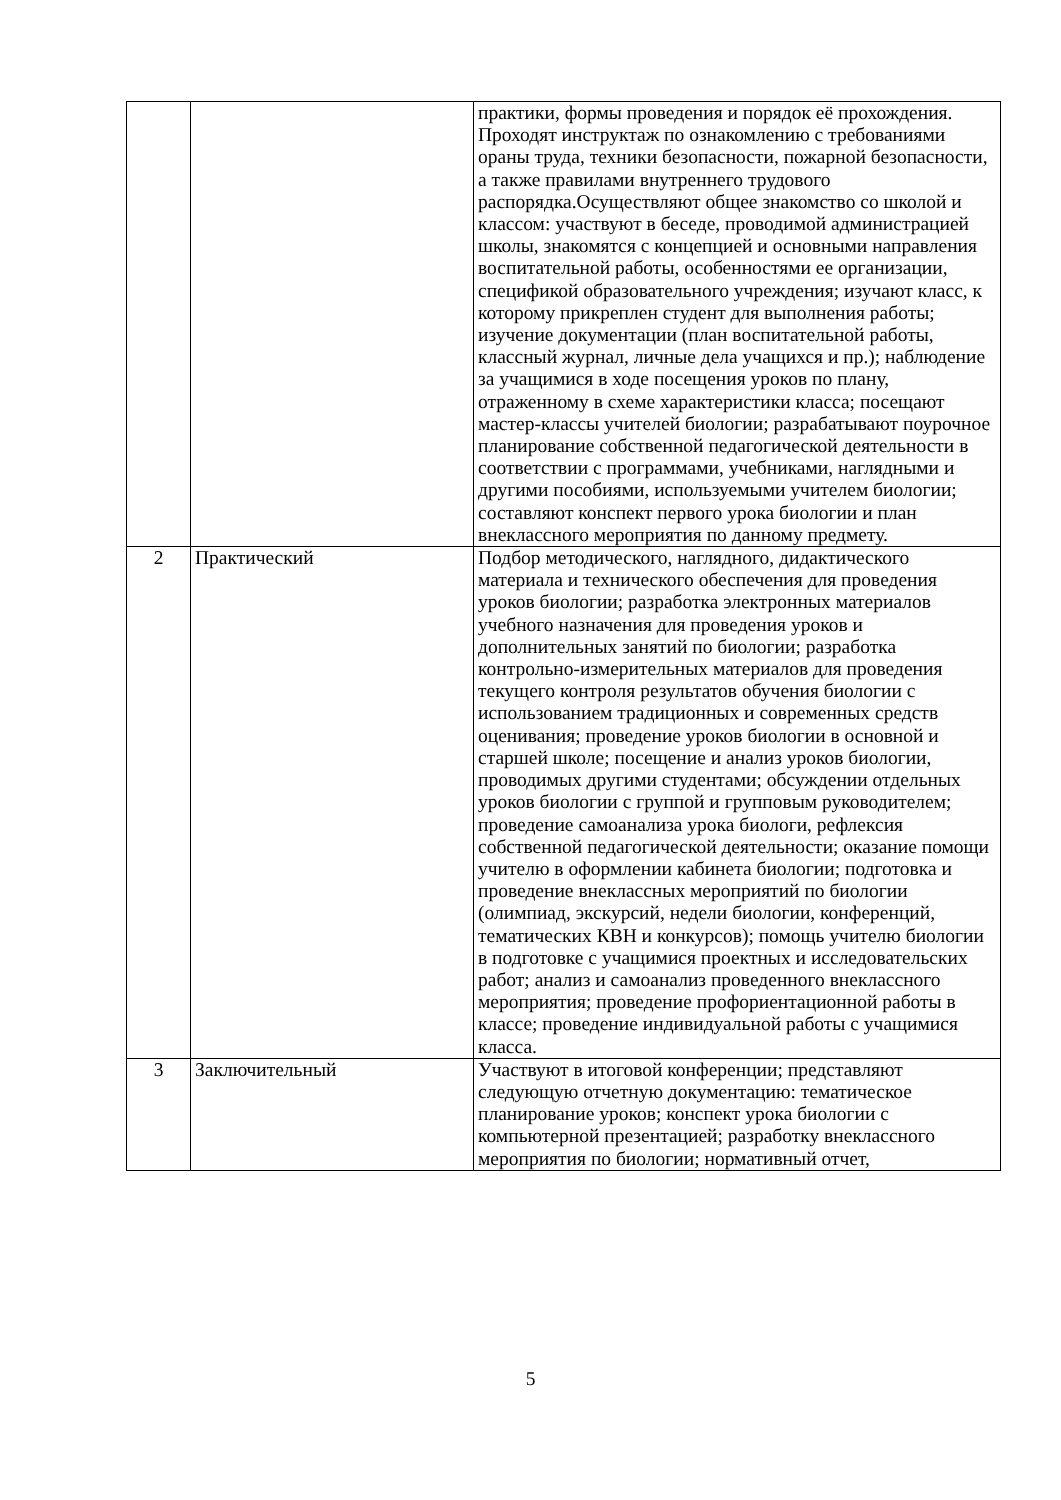| | | практики, формы проведения и порядок её прохождения. Проходят инструктаж по ознакомлению с требованиями ораны труда, техники безопасности, пожарной безопасности, а также правилами внутреннего трудового распорядка.Осуществляют общее знакомство со школой и классом: участвуют в беседе, проводимой администрацией школы, знакомятся с концепцией и основными направления воспитательной работы, особенностями ее организации, спецификой образовательного учреждения; изучают класс, к которому прикреплен студент для выполнения работы; изучение документации (план воспитательной работы, классный журнал, личные дела учащихся и пр.); наблюдение за учащимися в ходе посещения уроков по плану, отраженному в схеме характеристики класса; посещают мастер-классы учителей биологии; разрабатывают поурочное планирование собственной педагогической деятельности в соответствии с программами, учебниками, наглядными и другими пособиями, используемыми учителем биологии; составляют конспект первого урока биологии и план внеклассного мероприятия по данному предмету. |
| 2 | Практический | Подбор методического, наглядного, дидактического материала и технического обеспечения для проведения уроков биологии; разработка электронных материалов учебного назначения для проведения уроков и дополнительных занятий по биологии; разработка контрольно-измерительных материалов для проведения текущего контроля результатов обучения биологии с использованием традиционных и современных средств оценивания; проведение уроков биологии в основной и старшей школе; посещение и анализ уроков биологии, проводимых другими студентами; обсуждении отдельных уроков биологии с группой и групповым руководителем; проведение самоанализа урока биологи, рефлексия собственной педагогической деятельности; оказание помощи учителю в оформлении кабинета биологии; подготовка и проведение внеклассных мероприятий по биологии (олимпиад, экскурсий, недели биологии, конференций, тематических КВН и конкурсов); помощь учителю биологии в подготовке с учащимися проектных и исследовательских работ; анализ и самоанализ проведенного внеклассного мероприятия; проведение профориентационной работы в классе; проведение индивидуальной работы с учащимися класса. |
| 3 | Заключительный | Участвуют в итоговой конференции; представляют следующую отчетную документацию: тематическое планирование уроков; конспект урока биологии с компьютерной презентацией; разработку внеклассного мероприятия по биологии; нормативный отчет, |
5